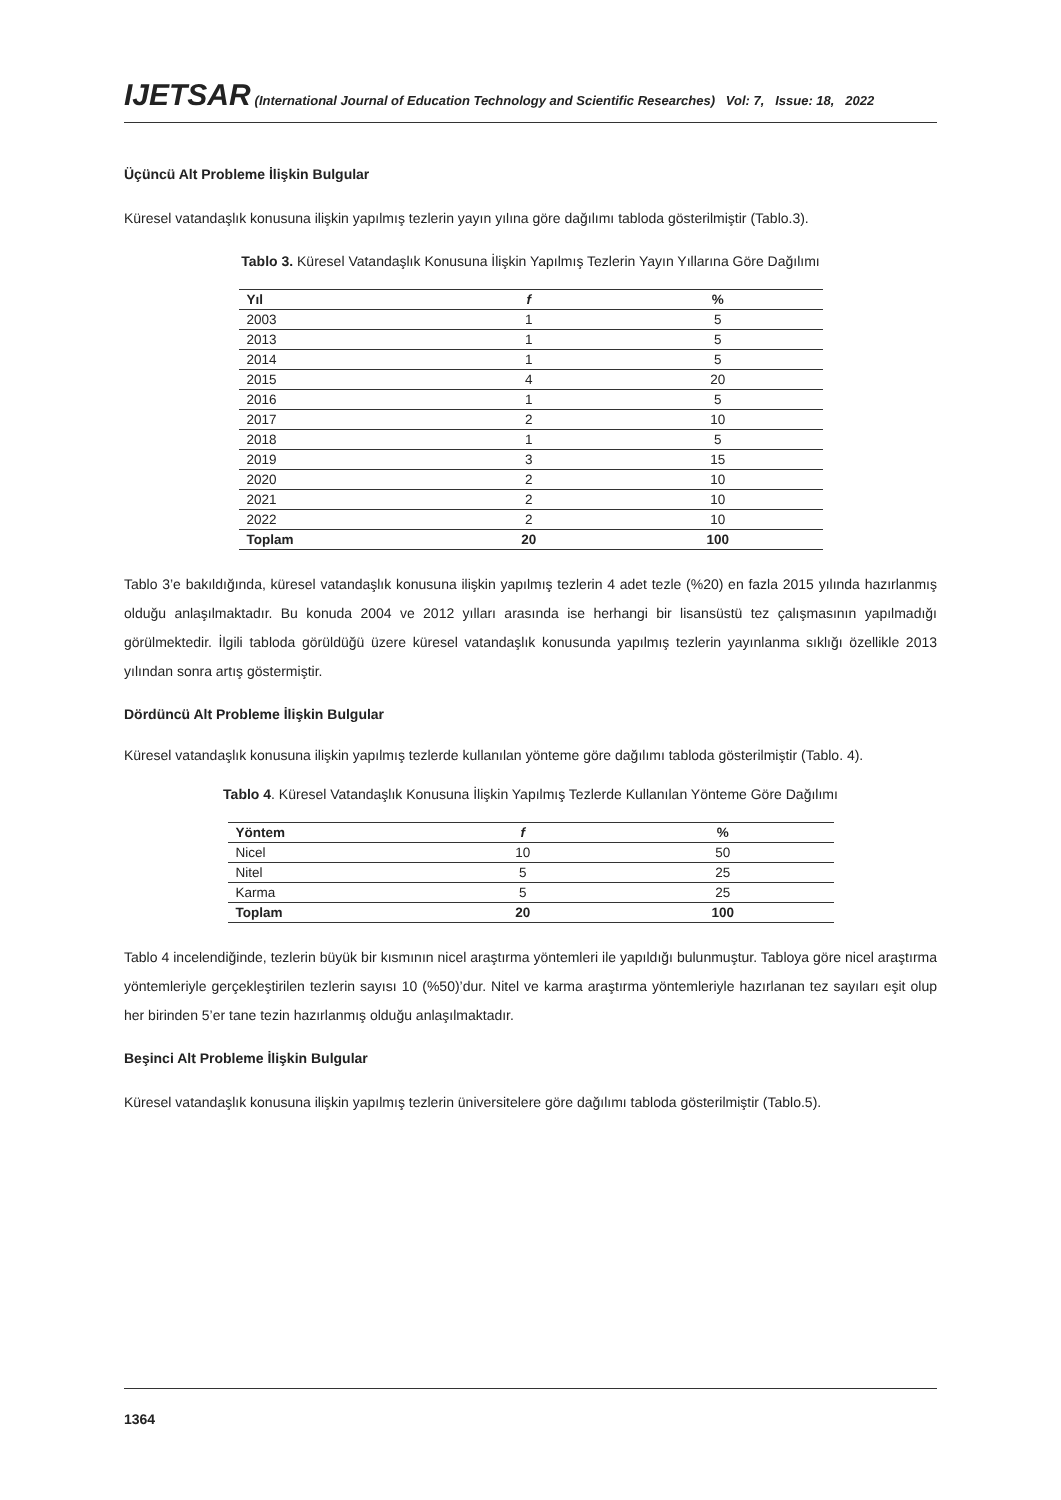IJETSAR (International Journal of Education Technology and Scientific Researches) Vol: 7, Issue: 18, 2022
Üçüncü Alt Probleme İlişkin Bulgular
Küresel vatandaşlık konusuna ilişkin yapılmış tezlerin yayın yılına göre dağılımı tabloda gösterilmiştir (Tablo.3).
Tablo 3. Küresel Vatandaşlık Konusuna İlişkin Yapılmış Tezlerin Yayın Yıllarına Göre Dağılımı
| Yıl | f | % |
| --- | --- | --- |
| 2003 | 1 | 5 |
| 2013 | 1 | 5 |
| 2014 | 1 | 5 |
| 2015 | 4 | 20 |
| 2016 | 1 | 5 |
| 2017 | 2 | 10 |
| 2018 | 1 | 5 |
| 2019 | 3 | 15 |
| 2020 | 2 | 10 |
| 2021 | 2 | 10 |
| 2022 | 2 | 10 |
| Toplam | 20 | 100 |
Tablo 3’e bakıldığında, küresel vatandaşlık konusuna ilişkin yapılmış tezlerin 4 adet tezle (%20) en fazla 2015 yılında hazırlanmış olduğu anlaşılmaktadır. Bu konuda 2004 ve 2012 yılları arasında ise herhangi bir lisansüstü tez çalışmasının yapılmadığı görülmektedir. İlgili tabloda görüldüğü üzere küresel vatandaşlık konusunda yapılmış tezlerin yayınlanma sıklığı özellikle 2013 yılından sonra artış göstermiştir.
Dördüncü Alt Probleme İlişkin Bulgular
Küresel vatandaşlık konusuna ilişkin yapılmış tezlerde kullanılan yönteme göre dağılımı tabloda gösterilmiştir (Tablo. 4).
Tablo 4. Küresel Vatandaşlık Konusuna İlişkin Yapılmış Tezlerde Kullanılan Yönteme Göre Dağılımı
| Yöntem | f | % |
| --- | --- | --- |
| Nicel | 10 | 50 |
| Nitel | 5 | 25 |
| Karma | 5 | 25 |
| Toplam | 20 | 100 |
Tablo 4 incelendiğinde, tezlerin büyük bir kısmının nicel araştırma yöntemleri ile yapıldığı bulunmuştur. Tabloya göre nicel araştırma yöntemleriyle gerçekleştirilen tezlerin sayısı 10 (%50)’dur. Nitel ve karma araştırma yöntemleriyle hazırlanan tez sayıları eşit olup her birinden 5’er tane tezin hazırlanmış olduğu anlaşılmaktadır.
Beşinci Alt Probleme İlişkin Bulgular
Küresel vatandaşlık konusuna ilişkin yapılmış tezlerin üniversitelere göre dağılımı tabloda gösterilmiştir (Tablo.5).
1364